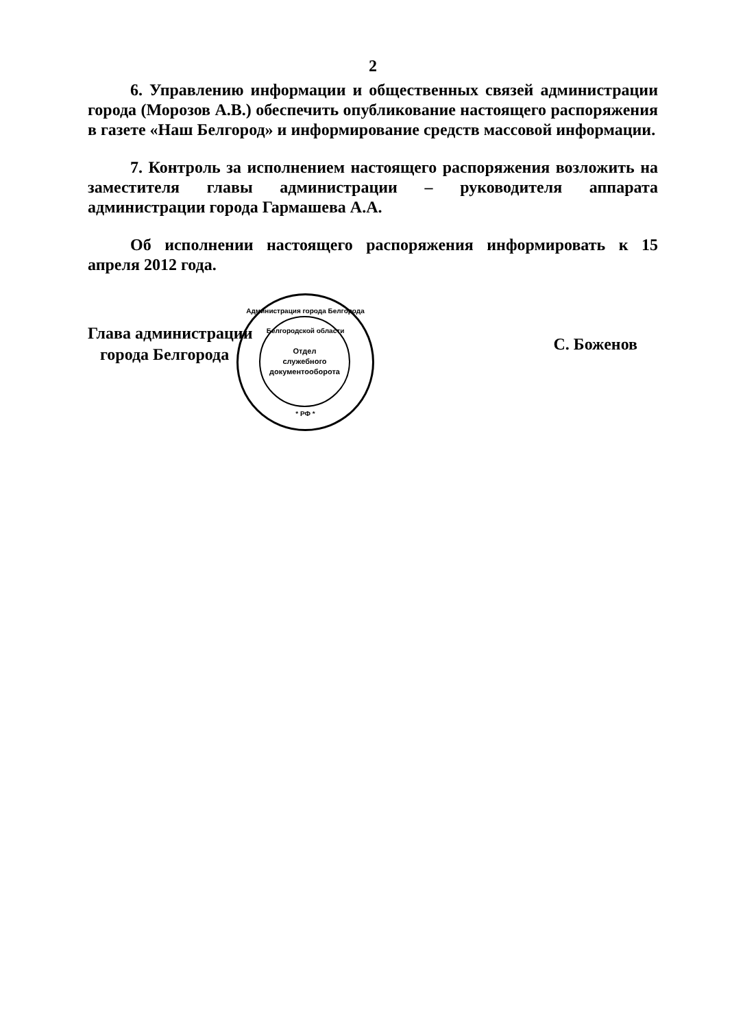2
6. Управлению информации и общественных связей администрации города (Морозов А.В.) обеспечить опубликование настоящего распоряжения в газете «Наш Белгород» и информирование средств массовой информации.
7. Контроль за исполнением настоящего распоряжения возложить на заместителя главы администрации – руководителя аппарата администрации города Гармашева А.А.
Об исполнении настоящего распоряжения информировать к 15 апреля 2012 года.
Глава администрации
города Белгорода
С. Боженов
Администрация города Белгорода Белгородской области
Отдел
служебного
документооборота
* РФ *